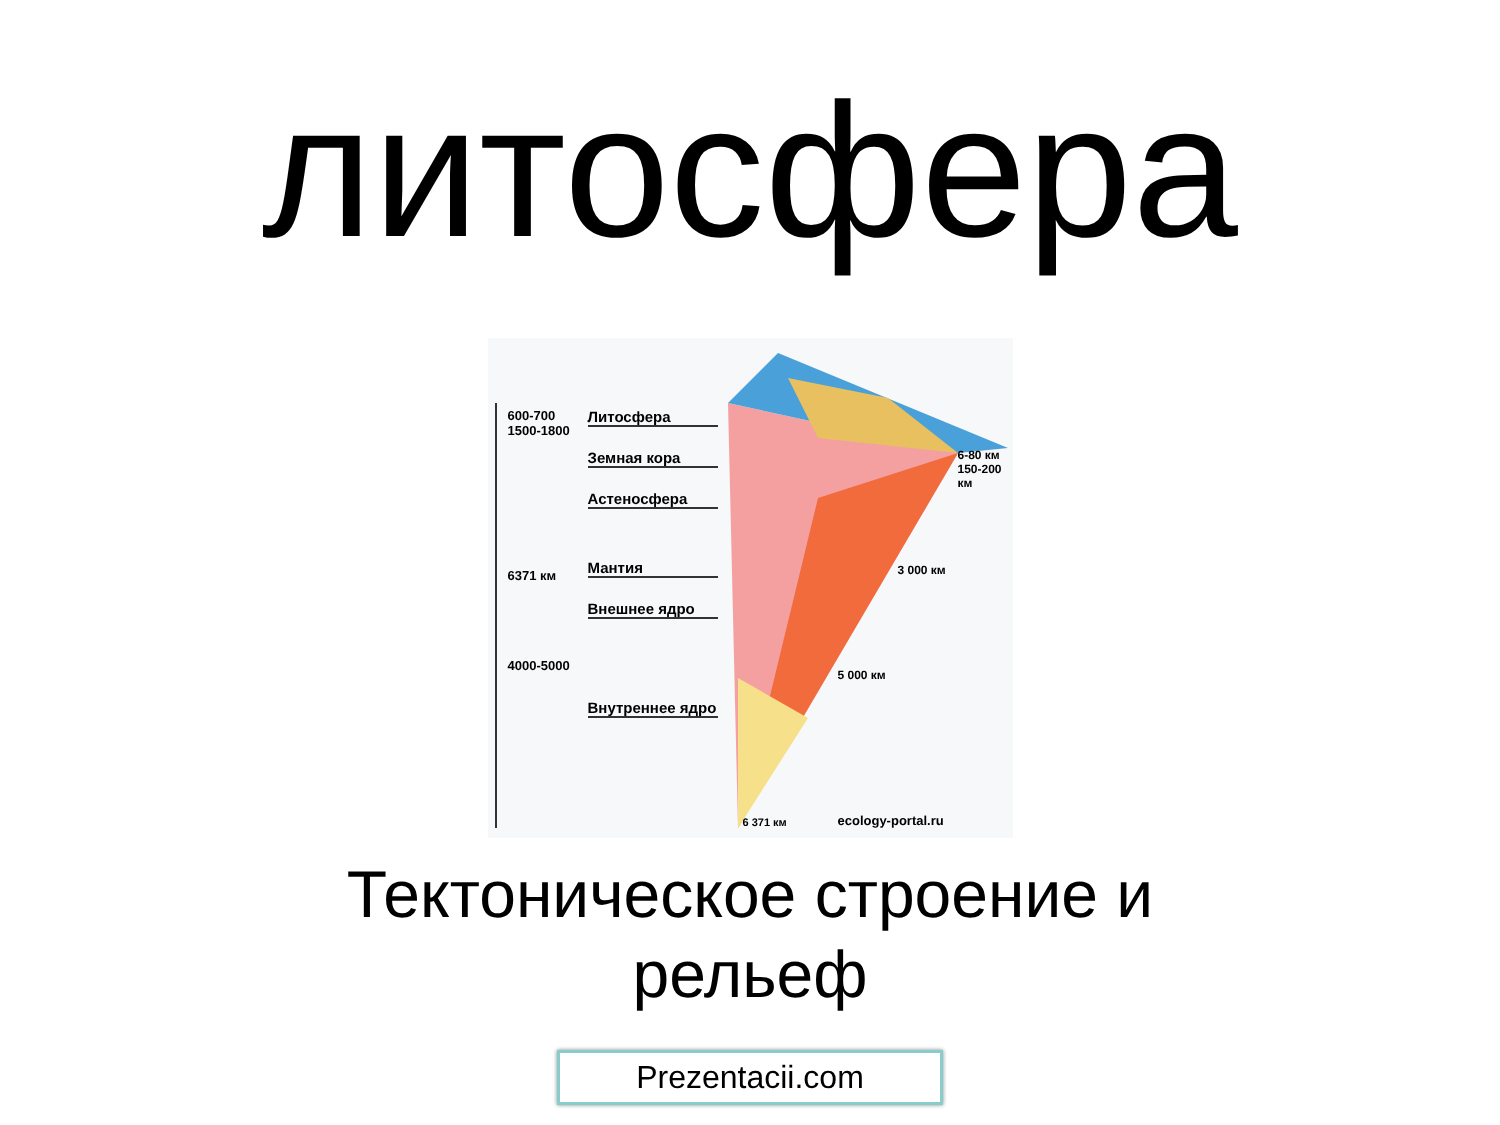литосфера
Литосфера
Земная кора
Астеносфера
Мантия
Внешнее ядро
Внутреннее ядро
600-700
1500-1800
6371 км
4000-5000
6-80 км
150-200 км
3 000 км
5 000 км
6 371 км ecology-portal.ru
Тектоническое строение и
рельеф
Prezentacii.com